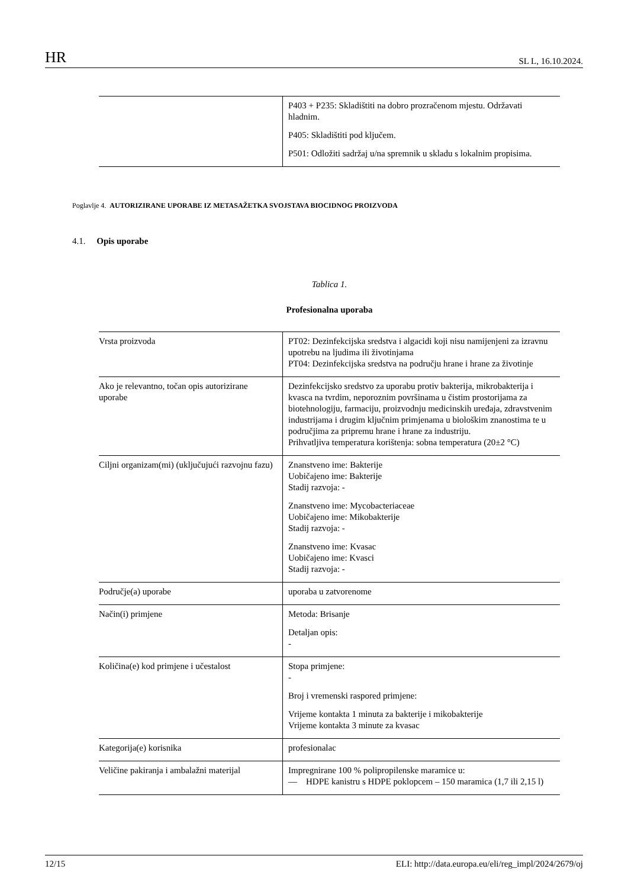HR SL L, 16.10.2024.
| | P403 + P235: Skladištiti na dobro prozračenom mjestu. Održavati hladnim. P405: Skladištiti pod ključem. P501: Odložiti sadržaj u/na spremnik u skladu s lokalnim propisima. |
Poglavlje 4. AUTORIZIRANE UPORABE IZ METASAŽETKA SVOJSTAVA BIOCIDNOG PROIZVODA
4.1. Opis uporabe
Tablica 1.
Profesionalna uporaba
| Vrsta proizvoda | PT02: Dezinfekcijska sredstva i algacidi koji nisu namijenjeni za izravnu upotrebu na ljudima ili životinjama PT04: Dezinfekcijska sredstva na području hrane i hrane za životinje |
| Ako je relevantno, točan opis autorizirane uporabe | Dezinfekcijsko sredstvo za uporabu protiv bakterija, mikrobakterija i kvasca na tvrdim, neporoznim površinama u čistim prostorijama za biotehnologiju, farmaciju, proizvodnju medicinskih uređaja, zdravstvenim industrijama i drugim ključnim primjenama u biološkim znanostima te u područjima za pripremu hrane i hrane za industriju. Prihvatljiva temperatura korištenja: sobna temperatura (20±2 °C) |
| Ciljni organizam(mi) (uključujući razvojnu fazu) | Znanstveno ime: Bakterije Uobičajeno ime: Bakterije Stadij razvoja: - Znanstveno ime: Mycobacteriaceae Uobičajeno ime: Mikobakterije Stadij razvoja: - Znanstveno ime: Kvasac Uobičajeno ime: Kvasci Stadij razvoja: - |
| Područje(a) uporabe | uporaba u zatvorenome |
| Način(i) primjene | Metoda: Brisanje Detaljan opis: - |
| Količina(e) kod primjene i učestalost | Stopa primjene: - Broj i vremenski raspored primjene: Vrijeme kontakta 1 minuta za bakterije i mikobakterije Vrijeme kontakta 3 minute za kvasac |
| Kategorija(e) korisnika | profesionalac |
| Veličine pakiranja i ambalažni materijal | Impregnirane 100 % polipropilenske maramice u: — HDPE kanistru s HDPE poklopcem – 150 maramica (1,7 ili 2,15 l) |
12/15 ELI: http://data.europa.eu/eli/reg_impl/2024/2679/oj